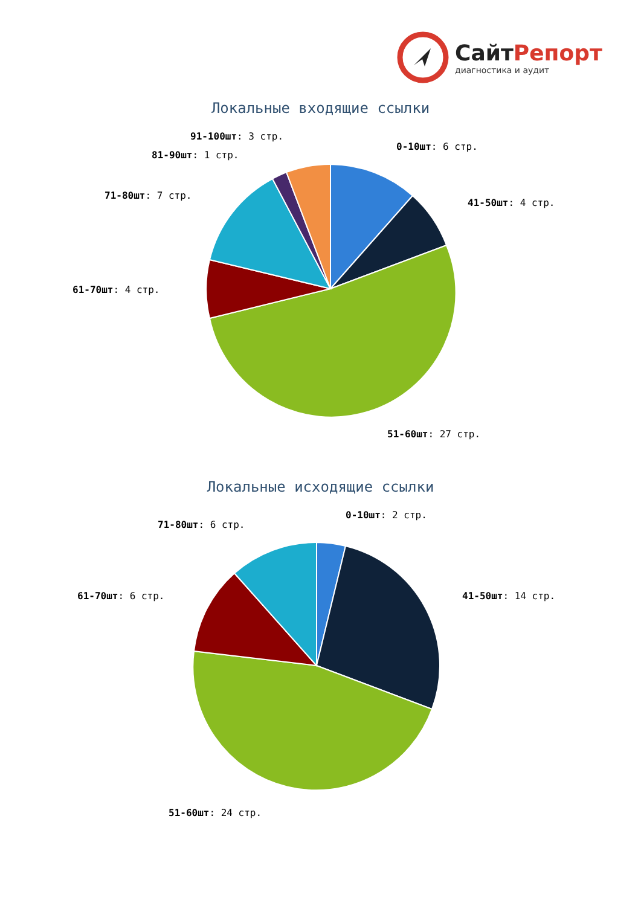СайтРепорт
диагностика и аудит
Локальные входящие ссылки
91-100шт: 3 стр.
0-10шт: 6 стр.
81-90шт: 1 стр.
71-80шт: 7 стр.
41-50шт: 4 стр.
61-70шт: 4 стр.
51-60шт: 27 стр.
Локальные исходящие ссылки
0-10шт: 2 стр.
71-80шт: 6 стр.
61-70шт: 6 стр. 41-50шт: 14 стр.
51-60шт: 24 стр.